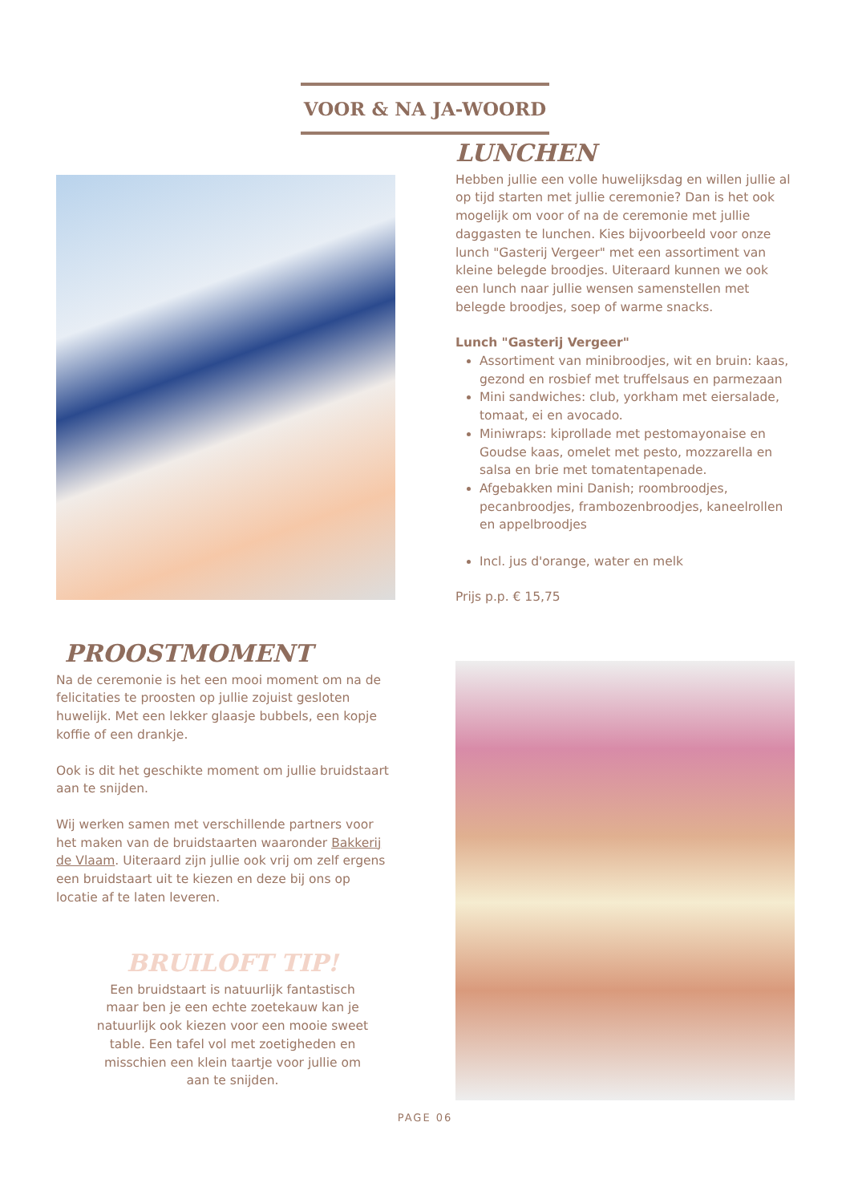VOOR & NA JA-WOORD
LUNCHEN
Hebben jullie een volle huwelijksdag en willen jullie al op tijd starten met jullie ceremonie? Dan is het ook mogelijk om voor of na de ceremonie met jullie daggasten te lunchen. Kies bijvoorbeeld voor onze lunch "Gasterij Vergeer" met een assortiment van kleine belegde broodjes. Uiteraard kunnen we ook een lunch naar jullie wensen samenstellen met belegde broodjes, soep of warme snacks.
Lunch "Gasterij Vergeer"
Assortiment van minibroodjes, wit en bruin: kaas, gezond en rosbief met truffelsaus en parmezaan
Mini sandwiches: club, yorkham met eiersalade, tomaat, ei en avocado.
Miniwraps: kiprollade met pestomayonaise en Goudse kaas, omelet met pesto, mozzarella en salsa en brie met tomatentapenade.
Afgebakken mini Danish; roombroodjes, pecanbroodjes, frambozenbroodjes, kaneelrollen en appelbroodjes
Incl. jus d'orange, water en melk
Prijs p.p. € 15,75
PROOSTMOMENT
Na de ceremonie is het een mooi moment om na de felicitaties te proosten op jullie zojuist gesloten huwelijk. Met een lekker glaasje bubbels, een kopje koffie of een drankje.
Ook is dit het geschikte moment om jullie bruidstaart aan te snijden.
Wij werken samen met verschillende partners voor het maken van de bruidstaarten waaronder Bakkerij de Vlaam. Uiteraard zijn jullie ook vrij om zelf ergens een bruidstaart uit te kiezen en deze bij ons op locatie af te laten leveren.
BRUILOFT TIP!
Een bruidstaart is natuurlijk fantastisch maar ben je een echte zoetekauw kan je natuurlijk ook kiezen voor een mooie sweet table. Een tafel vol met zoetigheden en misschien een klein taartje voor jullie om aan te snijden.
PAGE 06